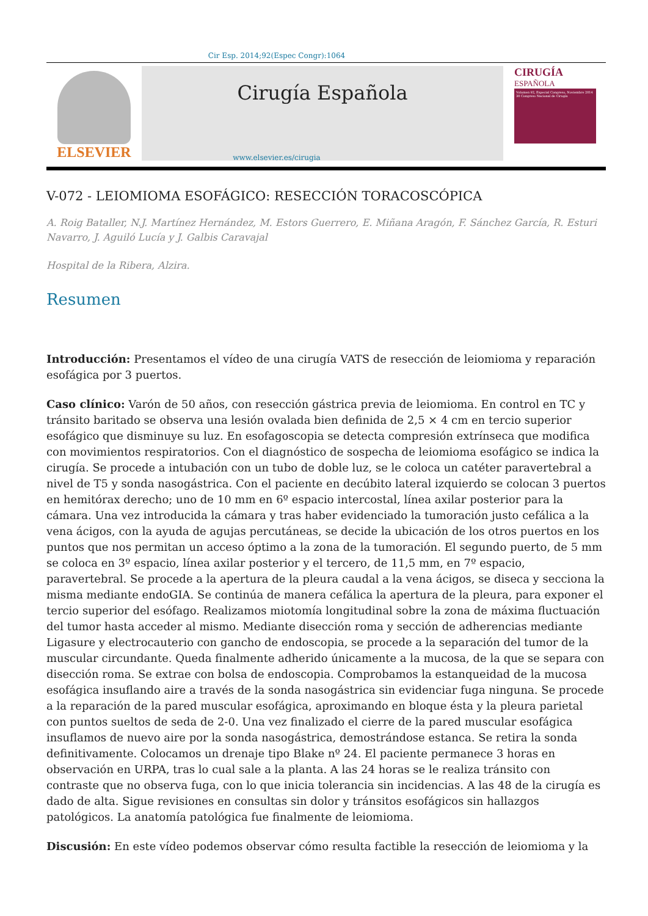Cir Esp. 2014;92(Espec Congr):1064
ELSEVIER
Cirugía Española
CIRUGÍA
ESPAÑOLA
Volumen 92, Especial Congreso, Noviembre 2014
30 Congreso Nacional de Cirugía
www.elsevier.es/cirugia
V-072 - LEIOMIOMA ESOFÁGICO: RESECCIÓN TORACOSCÓPICA
A. Roig Bataller, N.J. Martínez Hernández, M. Estors Guerrero, E. Miñana Aragón, F. Sánchez García, R. Esturi Navarro, J. Aguiló Lucía y J. Galbis Caravajal
Hospital de la Ribera, Alzira.
Resumen
Introducción: Presentamos el vídeo de una cirugía VATS de resección de leiomioma y reparación esofágica por 3 puertos.
Caso clínico: Varón de 50 años, con resección gástrica previa de leiomioma. En control en TC y tránsito baritado se observa una lesión ovalada bien definida de 2,5 × 4 cm en tercio superior esofágico que disminuye su luz. En esofagoscopia se detecta compresión extrínseca que modifica con movimientos respiratorios. Con el diagnóstico de sospecha de leiomioma esofágico se indica la cirugía. Se procede a intubación con un tubo de doble luz, se le coloca un catéter paravertebral a nivel de T5 y sonda nasogástrica. Con el paciente en decúbito lateral izquierdo se colocan 3 puertos en hemitórax derecho; uno de 10 mm en 6º espacio intercostal, línea axilar posterior para la cámara. Una vez introducida la cámara y tras haber evidenciado la tumoración justo cefálica a la vena ácigos, con la ayuda de agujas percutáneas, se decide la ubicación de los otros puertos en los puntos que nos permitan un acceso óptimo a la zona de la tumoración. El segundo puerto, de 5 mm se coloca en 3º espacio, línea axilar posterior y el tercero, de 11,5 mm, en 7º espacio, paravertebral. Se procede a la apertura de la pleura caudal a la vena ácigos, se diseca y secciona la misma mediante endoGIA. Se continúa de manera cefálica la apertura de la pleura, para exponer el tercio superior del esófago. Realizamos miotomía longitudinal sobre la zona de máxima fluctuación del tumor hasta acceder al mismo. Mediante disección roma y sección de adherencias mediante Ligasure y electrocauterio con gancho de endoscopia, se procede a la separación del tumor de la muscular circundante. Queda finalmente adherido únicamente a la mucosa, de la que se separa con disección roma. Se extrae con bolsa de endoscopia. Comprobamos la estanqueidad de la mucosa esofágica insuflando aire a través de la sonda nasogástrica sin evidenciar fuga ninguna. Se procede a la reparación de la pared muscular esofágica, aproximando en bloque ésta y la pleura parietal con puntos sueltos de seda de 2-0. Una vez finalizado el cierre de la pared muscular esofágica insuflamos de nuevo aire por la sonda nasogástrica, demostrándose estanca. Se retira la sonda definitivamente. Colocamos un drenaje tipo Blake nº 24. El paciente permanece 3 horas en observación en URPA, tras lo cual sale a la planta. A las 24 horas se le realiza tránsito con contraste que no observa fuga, con lo que inicia tolerancia sin incidencias. A las 48 de la cirugía es dado de alta. Sigue revisiones en consultas sin dolor y tránsitos esofágicos sin hallazgos patológicos. La anatomía patológica fue finalmente de leiomioma.
Discusión: En este vídeo podemos observar cómo resulta factible la resección de leiomioma y la